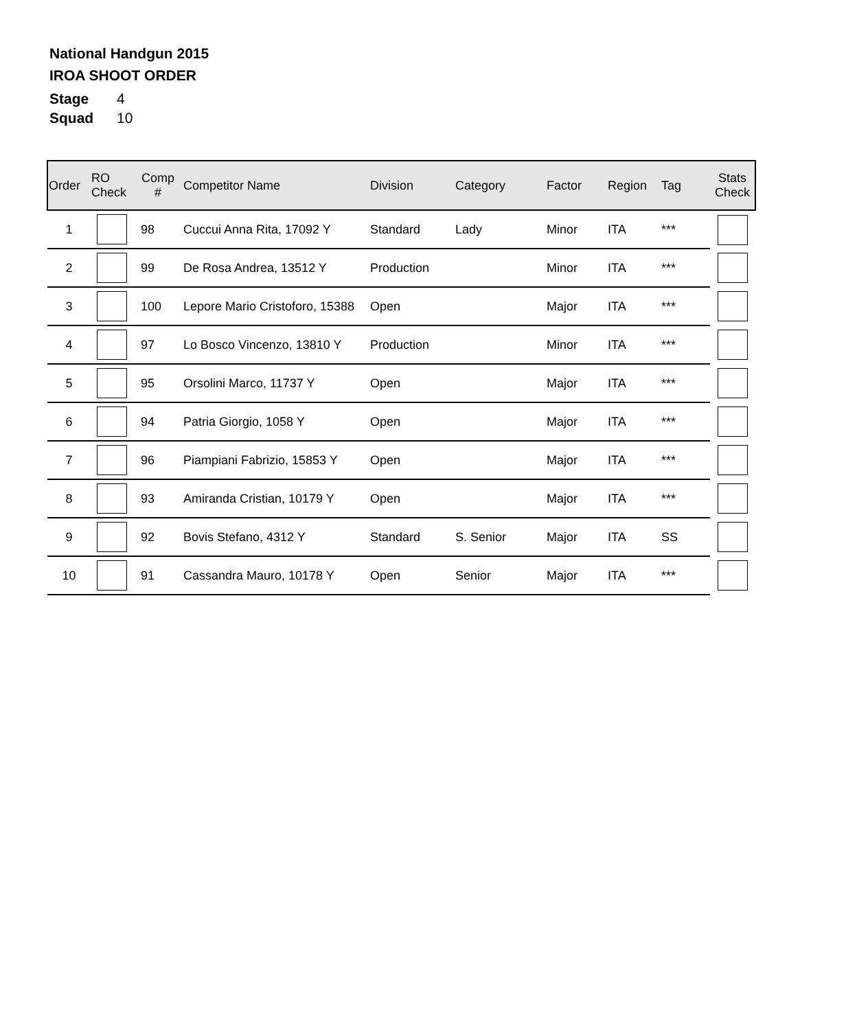National Handgun 2015
IROA SHOOT ORDER
| Stage | 4 |
| Squad | 10 |
| Order | RO Check | Comp # | Competitor Name | Division | Category | Factor | Region | Tag | Stats Check |
| --- | --- | --- | --- | --- | --- | --- | --- | --- | --- |
| 1 | | 98 | Cuccui Anna Rita, 17092 Y | Standard | Lady | Minor | ITA | *** | |
| 2 | | 99 | De Rosa Andrea, 13512 Y | Production | | Minor | ITA | *** | |
| 3 | | 100 | Lepore Mario Cristoforo, 15388 | Open | | Major | ITA | *** | |
| 4 | | 97 | Lo Bosco Vincenzo, 13810 Y | Production | | Minor | ITA | *** | |
| 5 | | 95 | Orsolini Marco, 11737 Y | Open | | Major | ITA | *** | |
| 6 | | 94 | Patria Giorgio, 1058 Y | Open | | Major | ITA | *** | |
| 7 | | 96 | Piampiani Fabrizio, 15853 Y | Open | | Major | ITA | *** | |
| 8 | | 93 | Amiranda Cristian, 10179 Y | Open | | Major | ITA | *** | |
| 9 | | 92 | Bovis Stefano, 4312 Y | Standard | S. Senior | Major | ITA | SS | |
| 10 | | 91 | Cassandra Mauro, 10178 Y | Open | Senior | Major | ITA | *** | |